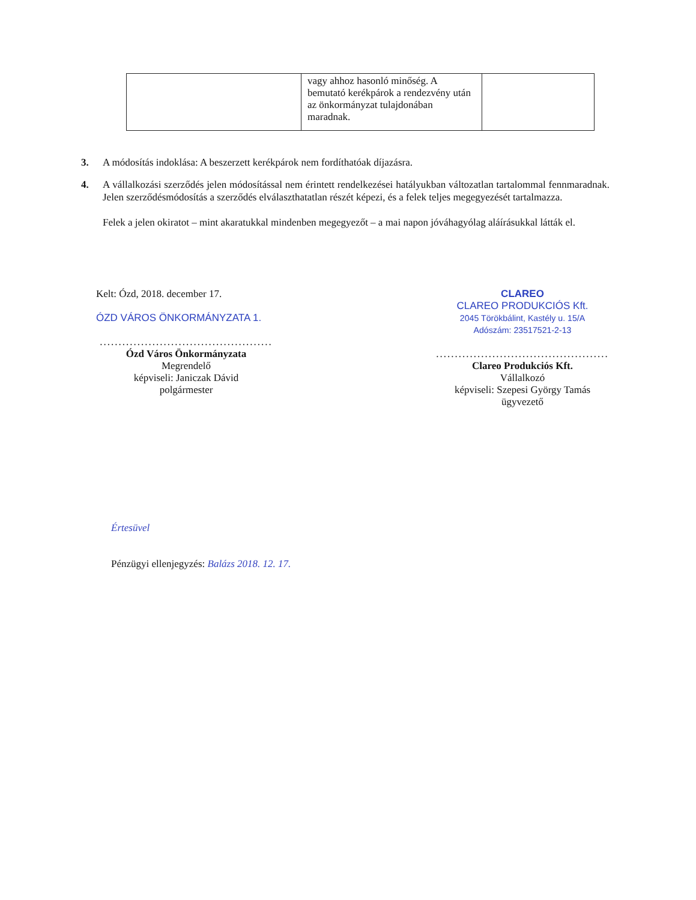| | vagy ahhoz hasonló minőség. A bemutató kerékpárok a rendezvény után az önkormányzat tulajdonában maradnak. | |
3. A módosítás indoklása: A beszerzett kerékpárok nem fordíthatóak díjazásra.
4. A vállalkozási szerződés jelen módosítással nem érintett rendelkezései hatályukban változatlan tartalommal fennmaradnak. Jelen szerződésmódosítás a szerződés elválaszthatatlan részét képezi, és a felek teljes megegyezését tartalmazza.
Felek a jelen okiratot – mint akaratukkal mindenben megegyezőt – a mai napon jóváhagyólag aláírásukkal látták el.
Kelt: Ózd, 2018. december 17.
ÓZD VÁROS ÖNKORMÁNYZATA 1.
..............................................
Ózd Város Önkormányzata
Megrendelő
képviseli: Janiczak Dávid
polgármester
CLAREO
CLAREO PRODUKCIÓS Kft.
2045 Törökbálint, Kastély u. 15/A
Adószám: 23517521-2-13
..............................................
Clareo Produkciós Kft.
Vállalkozó
képviseli: Szepesi György Tamás
ügyvezető
Értesüvel
Pénzügyi ellenjegyzés: Balázs 2018. 12. 17.